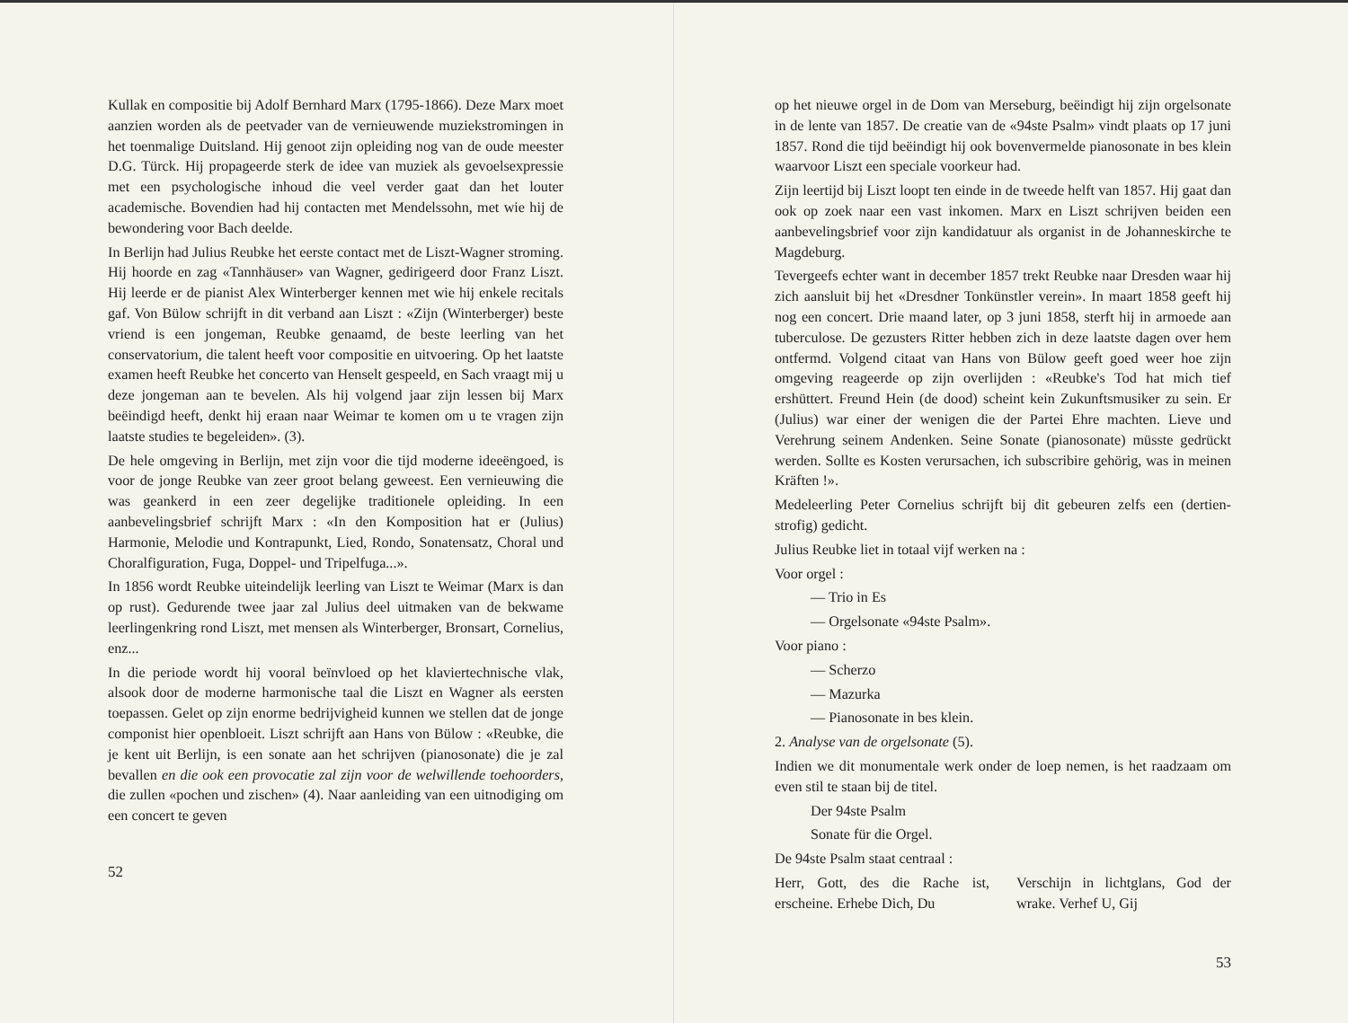Kullak en compositie bij Adolf Bernhard Marx (1795-1866). Deze Marx moet aanzien worden als de peetvader van de vernieuwende muziekstromingen in het toenmalige Duitsland. Hij genoot zijn opleiding nog van de oude meester D.G. Türck. Hij propageerde sterk de idee van muziek als gevoelsexpressie met een psychologische inhoud die veel verder gaat dan het louter academische. Bovendien had hij contacten met Mendelssohn, met wie hij de bewondering voor Bach deelde.
In Berlijn had Julius Reubke het eerste contact met de Liszt-Wagner stroming. Hij hoorde en zag «Tannhäuser» van Wagner, gedirigeerd door Franz Liszt. Hij leerde er de pianist Alex Winterberger kennen met wie hij enkele recitals gaf. Von Bülow schrijft in dit verband aan Liszt : «Zijn (Winterberger) beste vriend is een jongeman, Reubke genaamd, de beste leerling van het conservatorium, die talent heeft voor compositie en uitvoering. Op het laatste examen heeft Reubke het concerto van Henselt gespeeld, en Sach vraagt mij u deze jongeman aan te bevelen. Als hij volgend jaar zijn lessen bij Marx beëindigd heeft, denkt hij eraan naar Weimar te komen om u te vragen zijn laatste studies te begeleiden». (3).
De hele omgeving in Berlijn, met zijn voor die tijd moderne ideeëngoed, is voor de jonge Reubke van zeer groot belang geweest. Een vernieuwing die was geankerd in een zeer degelijke traditionele opleiding. In een aanbevelingsbrief schrijft Marx : «In den Komposition hat er (Julius) Harmonie, Melodie und Kontrapunkt, Lied, Rondo, Sonatensatz, Choral und Choralfiguration, Fuga, Doppel- und Tripelfuga...».
In 1856 wordt Reubke uiteindelijk leerling van Liszt te Weimar (Marx is dan op rust). Gedurende twee jaar zal Julius deel uitmaken van de bekwame leerlingenkring rond Liszt, met mensen als Winterberger, Bronsart, Cornelius, enz...
In die periode wordt hij vooral beïnvloed op het klaviertechnische vlak, alsook door de moderne harmonische taal die Liszt en Wagner als eersten toepassen. Gelet op zijn enorme bedrijvigheid kunnen we stellen dat de jonge componist hier openbloeit. Liszt schrijft aan Hans von Bülow : «Reubke, die je kent uit Berlijn, is een sonate aan het schrijven (pianosonate) die je zal bevallen en die ook een provocatie zal zijn voor de welwillende toehoorders, die zullen «pochen und zischen» (4). Naar aanleiding van een uitnodiging om een concert te geven
52
op het nieuwe orgel in de Dom van Merseburg, beëindigt hij zijn orgelsonate in de lente van 1857. De creatie van de «94ste Psalm» vindt plaats op 17 juni 1857. Rond die tijd beëindigt hij ook bovenvermelde pianosonate in bes klein waarvoor Liszt een speciale voorkeur had.
Zijn leertijd bij Liszt loopt ten einde in de tweede helft van 1857. Hij gaat dan ook op zoek naar een vast inkomen. Marx en Liszt schrijven beiden een aanbevelingsbrief voor zijn kandidatuur als organist in de Johanneskirche te Magdeburg.
Tevergeefs echter want in december 1857 trekt Reubke naar Dresden waar hij zich aansluit bij het «Dresdner Tonkünstler verein». In maart 1858 geeft hij nog een concert. Drie maand later, op 3 juni 1858, sterft hij in armoede aan tuberculose. De gezusters Ritter hebben zich in deze laatste dagen over hem ontfermd. Volgend citaat van Hans von Bülow geeft goed weer hoe zijn omgeving reageerde op zijn overlijden : «Reubke's Tod hat mich tief ershüttert. Freund Hein (de dood) scheint kein Zukunftsmusiker zu sein. Er (Julius) war einer der wenigen die der Partei Ehre machten. Lieve und Verehrung seinem Andenken. Seine Sonate (pianosonate) müsste gedrückt werden. Sollte es Kosten verursachen, ich subscribire gehörig, was in meinen Kräften !».
Medeleerling Peter Cornelius schrijft bij dit gebeuren zelfs een (dertien-strofig) gedicht.
Julius Reubke liet in totaal vijf werken na :
Voor orgel :
— Trio in Es
— Orgelsonate «94ste Psalm».
Voor piano :
— Scherzo
— Mazurka
— Pianosonate in bes klein.
2. Analyse van de orgelsonate (5).
Indien we dit monumentale werk onder de loep nemen, is het raadzaam om even stil te staan bij de titel.
Der 94ste Psalm
Sonate für die Orgel.
De 94ste Psalm staat centraal :
Herr, Gott, des die Rache ist, erscheine. Erhebe Dich, Du
Verschijn in lichtglans, God der wrake. Verhef U, Gij
53